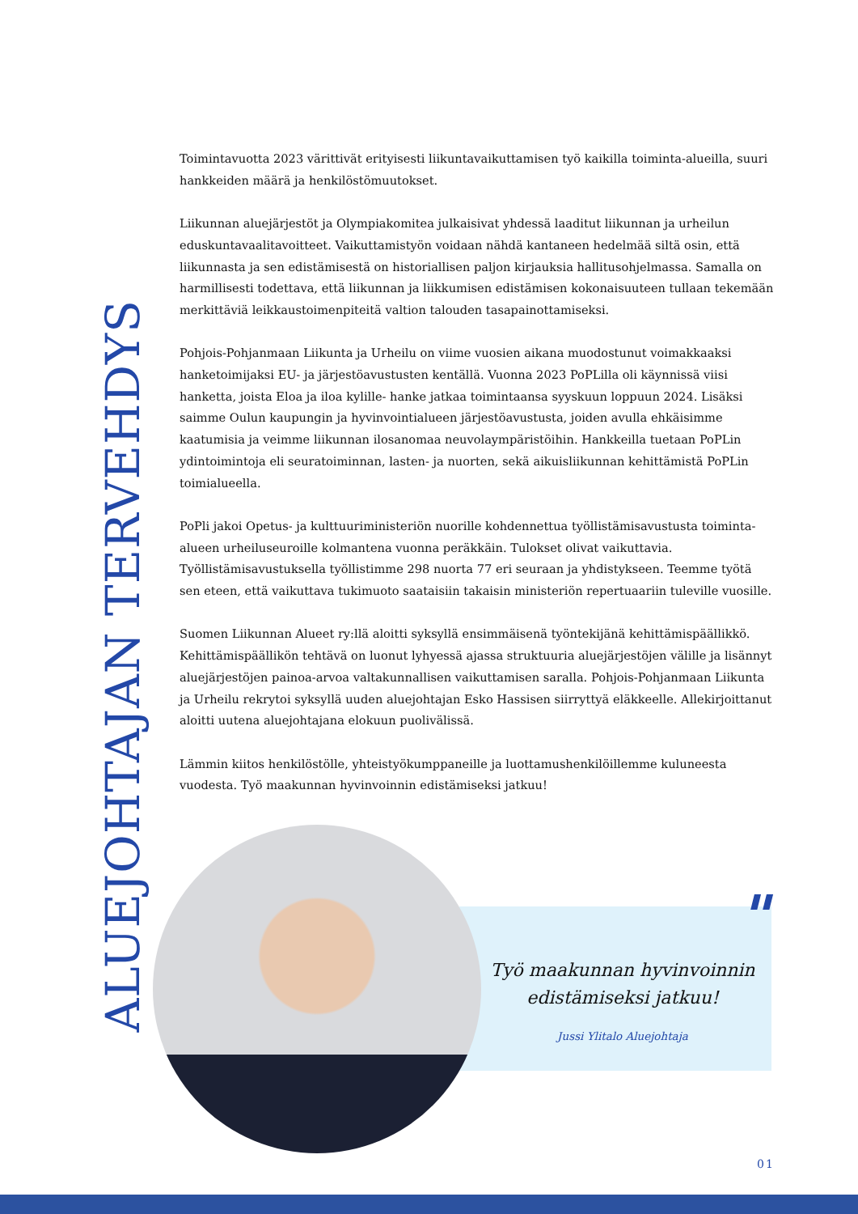ALUEJOHTAJAN TERVEHDYS
Toimintavuotta 2023 värittivät erityisesti liikuntavaikuttamisen työ kaikilla toiminta-alueilla, suuri hankkeiden määrä ja henkilöstömuutokset.
Liikunnan aluejärjestöt ja Olympiakomitea julkaisivat yhdessä laaditut liikunnan ja urheilun eduskuntavaalitavoitteet. Vaikuttamistyön voidaan nähdä kantaneen hedelmää siltä osin, että liikunnasta ja sen edistämisestä on historiallisen paljon kirjauksia hallitusohjelmassa. Samalla on harmillisesti todettava, että liikunnan ja liikkumisen edistämisen kokonaisuuteen tullaan tekemään merkittäviä leikkaustoimenpiteitä valtion talouden tasapainottamiseksi.
Pohjois-Pohjanmaan Liikunta ja Urheilu on viime vuosien aikana muodostunut voimakkaaksi hanketoimijaksi EU- ja järjestöavustusten kentällä. Vuonna 2023 PoPLilla oli käynnissä viisi hanketta, joista Eloa ja iloa kylille- hanke jatkaa toimintaansa syyskuun loppuun 2024. Lisäksi saimme Oulun kaupungin ja hyvinvointialueen järjestöavustusta, joiden avulla ehkäisimme kaatumisia ja veimme liikunnan ilosanomaa neuvolaympäristöihin. Hankkeilla tuetaan PoPLin ydintoimintoja eli seuratoiminnan, lasten- ja nuorten, sekä aikuisliikunnan kehittämistä PoPLin toimialueella.
PoPli jakoi Opetus- ja kulttuuriministeriön nuorille kohdennettua työllistämisavustusta toiminta-alueen urheiluseuroille kolmantena vuonna peräkkäin. Tulokset olivat vaikuttavia. Työllistämisavustuksella työllistimme 298 nuorta 77 eri seuraan ja yhdistykseen. Teemme työtä sen eteen, että vaikuttava tukimuoto saataisiin takaisin ministeriön repertuaariin tuleville vuosille.
Suomen Liikunnan Alueet ry:llä aloitti syksyllä ensimmäisenä työntekijänä kehittämispäällikkö. Kehittämispäällikön tehtävä on luonut lyhyessä ajassa struktuuria aluejärjestöjen välille ja lisännyt aluejärjestöjen painoa-arvoa valtakunnallisen vaikuttamisen saralla. Pohjois-Pohjanmaan Liikunta ja Urheilu rekrytoi syksyllä uuden aluejohtajan Esko Hassisen siirryttyä eläkkeelle. Allekirjoittanut aloitti uutena aluejohtajana elokuun puolivälissä.
Lämmin kiitos henkilöstölle, yhteistyökumppaneille ja luottamushenkilöillemme kuluneesta vuodesta. Työ maakunnan hyvinvoinnin edistämiseksi jatkuu!
"
Työ maakunnan hyvinvoinnin edistämiseksi jatkuu!
Jussi Ylitalo Aluejohtaja
01